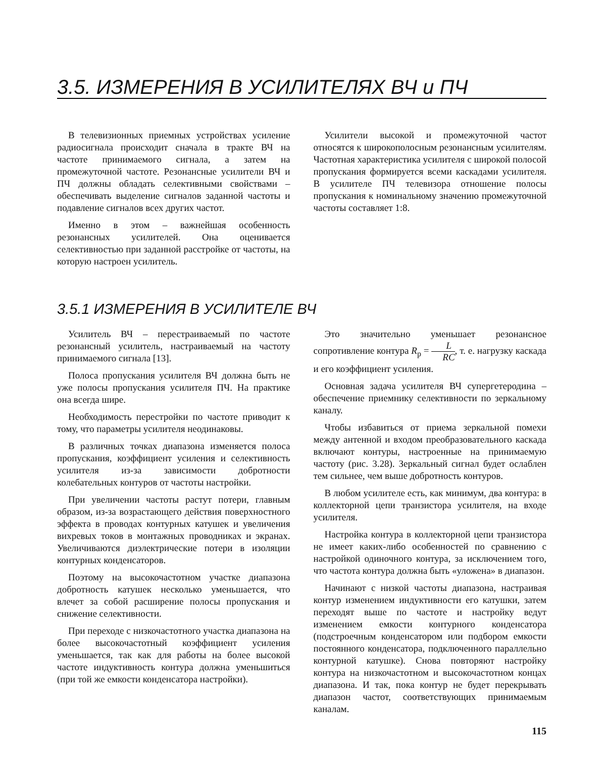3.5. ИЗМЕРЕНИЯ В УСИЛИТЕЛЯХ ВЧ и ПЧ
В телевизионных приемных устройствах усиление радиосигнала происходит сначала в тракте ВЧ на частоте принимаемого сигнала, а затем на промежуточной частоте. Резонансные усилители ВЧ и ПЧ должны обладать селективными свойствами – обеспечивать выделение сигналов заданной частоты и подавление сигналов всех других частот.
Именно в этом – важнейшая особенность резонансных усилителей. Она оценивается селективностью при заданной расстройке от частоты, на которую настроен усилитель.
Усилители высокой и промежуточной частот относятся к широкополосным резонансным усилителям. Частотная характеристика усилителя с широкой полосой пропускания формируется всеми каскадами усилителя. В усилителе ПЧ телевизора отношение полосы пропускания к номинальному значению промежуточной частоты составляет 1:8.
3.5.1 ИЗМЕРЕНИЯ В УСИЛИТЕЛЕ ВЧ
Усилитель ВЧ – перестраиваемый по частоте резонансный усилитель, настраиваемый на частоту принимаемого сигнала [13].
Полоса пропускания усилителя ВЧ должна быть не уже полосы пропускания усилителя ПЧ. На практике она всегда шире.
Необходимость перестройки по частоте приводит к тому, что параметры усилителя неодинаковы.
В различных точках диапазона изменяется полоса пропускания, коэффициент усиления и селективность усилителя из-за зависимости добротности колебательных контуров от частоты настройки.
При увеличении частоты растут потери, главным образом, из-за возрастающего действия поверхностного эффекта в проводах контурных катушек и увеличения вихревых токов в монтажных проводниках и экранах. Увеличиваются диэлектрические потери в изоляции контурных конденсаторов.
Поэтому на высокочастотном участке диапазона добротность катушек несколько уменьшается, что влечет за собой расширение полосы пропускания и снижение селективности.
При переходе с низкочастотного участка диапазона на более высокочастотный коэффициент усиления уменьшается, так как для работы на более высокой частоте индуктивность контура должна уменьшиться (при той же емкости конденсатора настройки).
Это значительно уменьшает резонансное сопротивление контура R<sub>р</sub> = L RC, т. е. нагрузку каскада и его коэффициент усиления.
Основная задача усилителя ВЧ супергетеродина – обеспечение приемнику селективности по зеркальному каналу.
Чтобы избавиться от приема зеркальной помехи между антенной и входом преобразовательного каскада включают контуры, настроенные на принимаемую частоту (рис. 3.28). Зеркальный сигнал будет ослаблен тем сильнее, чем выше добротность контуров.
В любом усилителе есть, как минимум, два контура: в коллекторной цепи транзистора усилителя, на входе усилителя.
Настройка контура в коллекторной цепи транзистора не имеет каких-либо особенностей по сравнению с настройкой одиночного контура, за исключением того, что частота контура должна быть «уложена» в диапазон.
Начинают с низкой частоты диапазона, настраивая контур изменением индуктивности его катушки, затем переходят выше по частоте и настройку ведут изменением емкости контурного конденсатора (подстроечным конденсатором или подбором емкости постоянного конденсатора, подключенного параллельно контурной катушке). Снова повторяют настройку контура на низкочастотном и высокочастотном концах диапазона. И так, пока контур не будет перекрывать диапазон частот, соответствующих принимаемым каналам.
115